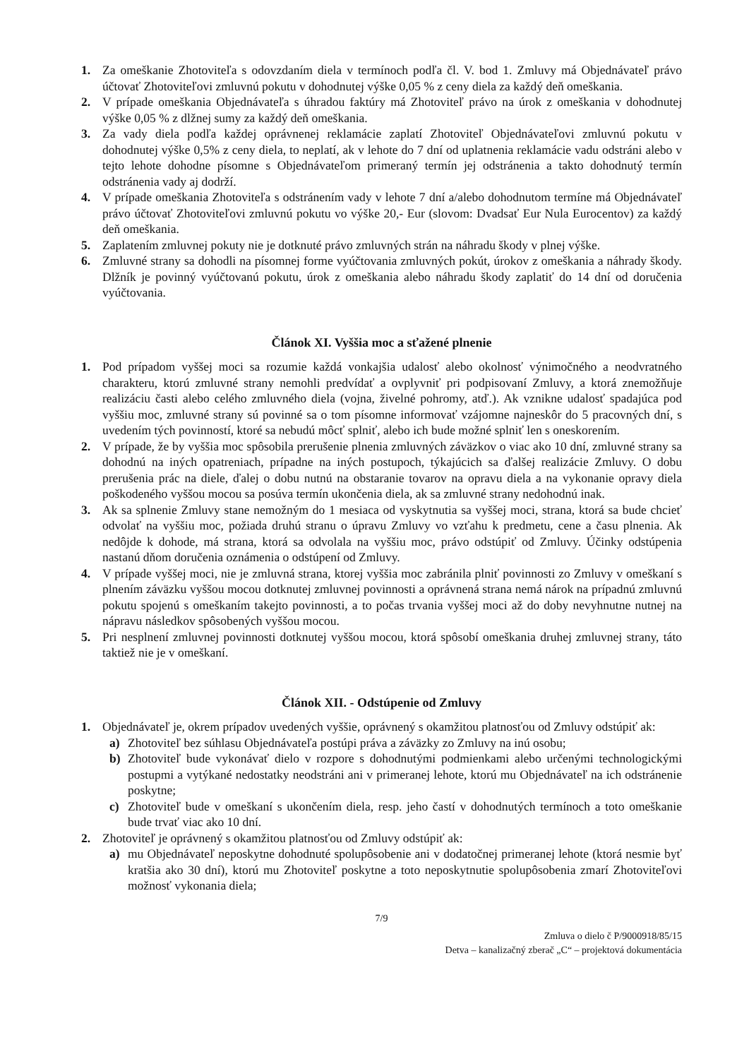1. Za omeškanie Zhotoviteľa s odovzdaním diela v termínoch podľa čl. V. bod 1. Zmluvy má Objednávateľ právo účtovať Zhotoviteľovi zmluvnú pokutu v dohodnutej výške 0,05 % z ceny diela za každý deň omeškania.
2. V prípade omeškania Objednávateľa s úhradou faktúry má Zhotoviteľ právo na úrok z omeškania v dohodnutej výške 0,05 % z dlžnej sumy za každý deň omeškania.
3. Za vady diela podľa každej oprávnenej reklamácie zaplatí Zhotoviteľ Objednávateľovi zmluvnú pokutu v dohodnutej výške 0,5% z ceny diela, to neplatí, ak v lehote do 7 dní od uplatnenia reklamácie vadu odstráni alebo v tejto lehote dohodne písomne s Objednávateľom primeraný termín jej odstránenia a takto dohodnutý termín odstránenia vady aj dodrží.
4. V prípade omeškania Zhotoviteľa s odstránením vady v lehote 7 dní a/alebo dohodnutom termíne má Objednávateľ právo účtovať Zhotoviteľovi zmluvnú pokutu vo výške 20,- Eur (slovom: Dvadsať Eur Nula Eurocentov) za každý deň omeškania.
5. Zaplatením zmluvnej pokuty nie je dotknuté právo zmluvných strán na náhradu škody v plnej výške.
6. Zmluvné strany sa dohodli na písomnej forme vyúčtovania zmluvných pokút, úrokov z omeškania a náhrady škody. Dlžník je povinný vyúčtovanú pokutu, úrok z omeškania alebo náhradu škody zaplatiť do 14 dní od doručenia vyúčtovania.
Článok XI. Vyššia moc a sťažené plnenie
1. Pod prípadom vyššej moci sa rozumie každá vonkajšia udalosť alebo okolnosť výnimočného a neodvratného charakteru, ktorú zmluvné strany nemohli predvídať a ovplyvniť pri podpisovaní Zmluvy, a ktorá znemožňuje realizáciu časti alebo celého zmluvného diela (vojna, živelné pohromy, atď.). Ak vznikne udalosť spadajúca pod vyššiu moc, zmluvné strany sú povinné sa o tom písomne informovať vzájomne najneskôr do 5 pracovných dní, s uvedením tých povinností, ktoré sa nebudú môcť splniť, alebo ich bude možné splniť len s oneskorením.
2. V prípade, že by vyššia moc spôsobila prerušenie plnenia zmluvných záväzkov o viac ako 10 dní, zmluvné strany sa dohodnú na iných opatreniach, prípadne na iných postupoch, týkajúcich sa ďalšej realizácie Zmluvy. O dobu prerušenia prác na diele, ďalej o dobu nutnú na obstaranie tovarov na opravu diela a na vykonanie opravy diela poškodeného vyššou mocou sa posúva termín ukončenia diela, ak sa zmluvné strany nedohodnú inak.
3. Ak sa splnenie Zmluvy stane nemožným do 1 mesiaca od vyskytnutia sa vyššej moci, strana, ktorá sa bude chcieť odvolať na vyššiu moc, požiada druhú stranu o úpravu Zmluvy vo vzťahu k predmetu, cene a času plnenia. Ak nedôjde k dohode, má strana, ktorá sa odvolala na vyššiu moc, právo odstúpiť od Zmluvy. Účinky odstúpenia nastanú dňom doručenia oznámenia o odstúpení od Zmluvy.
4. V prípade vyššej moci, nie je zmluvná strana, ktorej vyššia moc zabránila plniť povinnosti zo Zmluvy v omeškaní s plnením záväzku vyššou mocou dotknutej zmluvnej povinnosti a oprávnená strana nemá nárok na prípadnú zmluvnú pokutu spojenú s omeškaním takejto povinnosti, a to počas trvania vyššej moci až do doby nevyhnutne nutnej na nápravu následkov spôsobených vyššou mocou.
5. Pri nesplnení zmluvnej povinnosti dotknutej vyššou mocou, ktorá spôsobí omeškania druhej zmluvnej strany, táto taktiež nie je v omeškaní.
Článok XII. - Odstúpenie od Zmluvy
1. Objednávateľ je, okrem prípadov uvedených vyššie, oprávnený s okamžitou platnosťou od Zmluvy odstúpiť ak:
a) Zhotoviteľ bez súhlasu Objednávateľa postúpi práva a záväzky zo Zmluvy na inú osobu;
b) Zhotoviteľ bude vykonávať dielo v rozpore s dohodnutými podmienkami alebo určenými technologickými postupmi a vytýkané nedostatky neodstráni ani v primeranej lehote, ktorú mu Objednávateľ na ich odstránenie poskytne;
c) Zhotoviteľ bude v omeškaní s ukončením diela, resp. jeho častí v dohodnutých termínoch a toto omeškanie bude trvať viac ako 10 dní.
2. Zhotoviteľ je oprávnený s okamžitou platnosťou od Zmluvy odstúpiť ak:
a) mu Objednávateľ neposkytne dohodnuté spolupôsobenie ani v dodatočnej primeranej lehote (ktorá nesmie byť kratšia ako 30 dní), ktorú mu Zhotoviteľ poskytne a toto neposkytnutie spolupôsobenia zmarí Zhotoviteľovi možnosť vykonania diela;
7/9
Zmluva o dielo č P/9000918/85/15
Detva – kanalizačný zberač „C“ – projektová dokumentácia